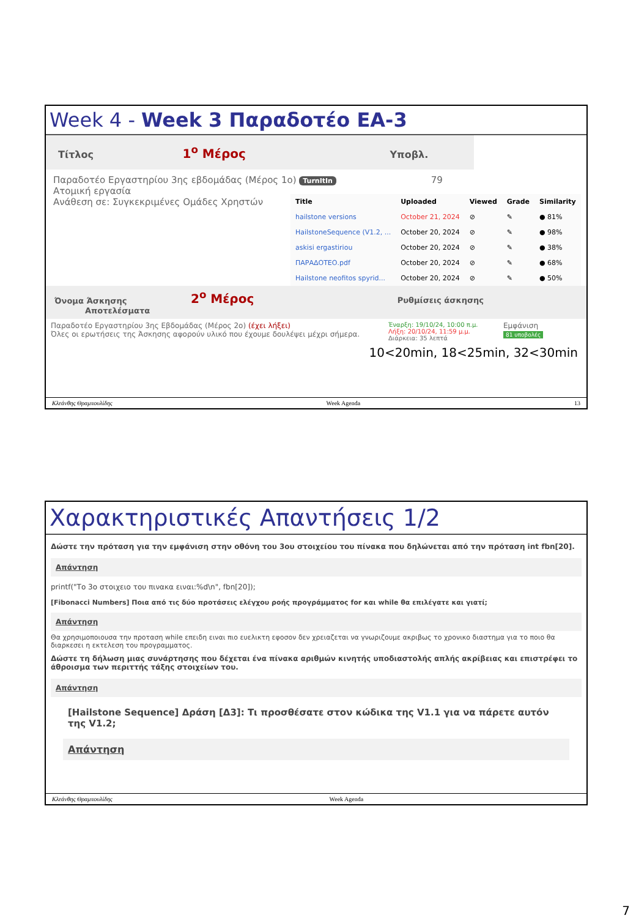Week 4 - Week 3 Παραδοτέο ΕΑ-3
Τίτλος 1<sup>ο</sup> Μέρος Υποβλ.
Παραδοτέο Εργαστηρίου 3ης εβδομάδας (Μέρος 1ο) TurnItIn 79
Ατομική εργασία
Ανάθεση σε: Συγκεκριμένες Ομάδες Χρηστών
| Title | Uploaded | Viewed | Grade | Similarity |
| --- | --- | --- | --- | --- |
| hailstone versions | October 21, 2024 | ⊘ | ✎ | ● 81% |
| HailstoneSequence (V1.2, ... | October 20, 2024 | ⊘ | ✎ | ● 98% |
| askisi ergastiriou | October 20, 2024 | ⊘ | ✎ | ● 38% |
| ΠΑΡΑΔΟΤΕΟ.pdf | October 20, 2024 | ⊘ | ✎ | ● 68% |
| Hailstone neofitos spyrid... | October 20, 2024 | ⊘ | ✎ | ● 50% |
Όνομα Άσκησης 2<sup>ο</sup> Μέρος Ρυθμίσεις άσκησης Αποτελέσματα
Παραδοτέο Εργαστηρίου 3ης Εβδομάδας (Μέρος 2ο) (έχει λήξει)
Όλες οι ερωτήσεις της Άσκησης αφορούν υλικό που έχουμε δουλέψει μέχρι σήμερα.
Έναρξη: 19/10/24, 10:00 π.μ.
Λήξη: 20/10/24, 11:59 μ.μ.
Διάρκεια: 35 λεπτά
Εμφάνιση
81 υποβολές
10<20min, 18<25min, 32<30min
Κλεάνθης Θραμπουλίδης Week Agenda 13
Χαρακτηριστικές Απαντήσεις 1/2
Δώστε την πρόταση για την εμφάνιση στην οθόνη του 3ου στοιχείου του πίνακα που δηλώνεται από την πρόταση int fbn[20].
Απάντηση
printf("Το 3ο στοιχειο του πινακα ειναι:%d\n", fbn[20]);
[Fibonacci Numbers] Ποια από τις δύο προτάσεις ελέγχου ροής προγράμματος for και while θα επιλέγατε και γιατί;
Απάντηση
Θα χρησιμοποιουσα την προταση while επειδη ειναι πιο ευελικτη εφοσον δεν χρειαζεται να γνωριζουμε ακριβως το χρονικο διαστημα για το ποιο θα διαρκεσει η εκτελεση του προγραμματος.
Δώστε τη δήλωση μιας συνάρτησης που δέχεται ένα πίνακα αριθμών κινητής υποδιαστολής απλής ακρίβειας και επιστρέφει το άθροισμα των περιττής τάξης στοιχείων του.
Απάντηση
[Hailstone Sequence] Δράση [Δ3]: Τι προσθέσατε στον κώδικα της V1.1 για να πάρετε αυτόν της V1.2;
Απάντηση
Κλεάνθης Θραμπουλίδης Week Agenda
7